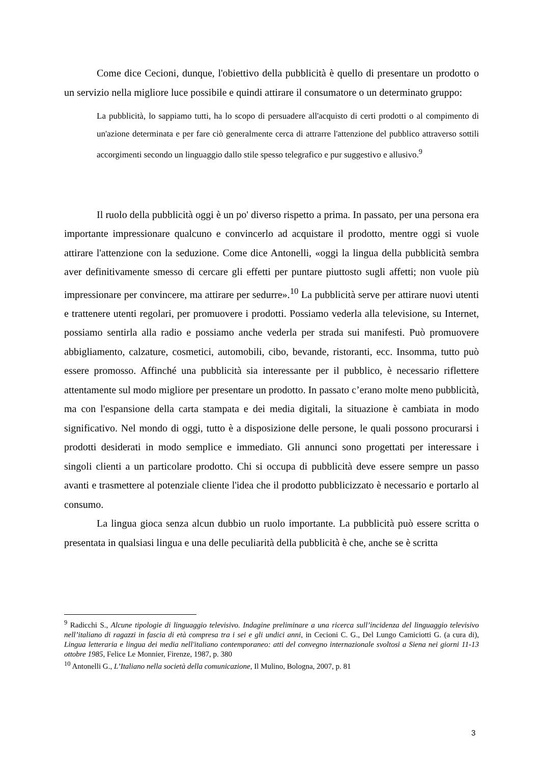Come dice Cecioni, dunque, l'obiettivo della pubblicità è quello di presentare un prodotto o un servizio nella migliore luce possibile e quindi attirare il consumatore o un determinato gruppo:
La pubblicità, lo sappiamo tutti, ha lo scopo di persuadere all'acquisto di certi prodotti o al compimento di un'azione determinata e per fare ciò generalmente cerca di attrarre l'attenzione del pubblico attraverso sottili accorgimenti secondo un linguaggio dallo stile spesso telegrafico e pur suggestivo e allusivo.<sup>9</sup>
Il ruolo della pubblicità oggi è un po' diverso rispetto a prima. In passato, per una persona era importante impressionare qualcuno e convincerlo ad acquistare il prodotto, mentre oggi si vuole attirare l'attenzione con la seduzione. Come dice Antonelli, «oggi la lingua della pubblicità sembra aver definitivamente smesso di cercare gli effetti per puntare piuttosto sugli affetti; non vuole più impressionare per convincere, ma attirare per sedurre».<sup>10</sup> La pubblicità serve per attirare nuovi utenti e trattenere utenti regolari, per promuovere i prodotti. Possiamo vederla alla televisione, su Internet, possiamo sentirla alla radio e possiamo anche vederla per strada sui manifesti. Può promuovere abbigliamento, calzature, cosmetici, automobili, cibo, bevande, ristoranti, ecc. Insomma, tutto può essere promosso. Affinché una pubblicità sia interessante per il pubblico, è necessario riflettere attentamente sul modo migliore per presentare un prodotto. In passato c’erano molte meno pubblicità, ma con l'espansione della carta stampata e dei media digitali, la situazione è cambiata in modo significativo. Nel mondo di oggi, tutto è a disposizione delle persone, le quali possono procurarsi i prodotti desiderati in modo semplice e immediato. Gli annunci sono progettati per interessare i singoli clienti a un particolare prodotto. Chi si occupa di pubblicità deve essere sempre un passo avanti e trasmettere al potenziale cliente l'idea che il prodotto pubblicizzato è necessario e portarlo al consumo.
La lingua gioca senza alcun dubbio un ruolo importante. La pubblicità può essere scritta o presentata in qualsiasi lingua e una delle peculiarità della pubblicità è che, anche se è scritta
<sup>9</sup> Radicchi S., Alcune tipologie di linguaggio televisivo. Indagine preliminare a una ricerca sull’incidenza del linguaggio televisivo nell’italiano di ragazzi in fascia di età compresa tra i sei e gli undici anni, in Cecioni C. G., Del Lungo Camiciotti G. (a cura di), Lingua letteraria e lingua dei media nell'italiano contemporaneo: atti del convegno internazionale svoltosi a Siena nei giorni 11-13 ottobre 1985, Felice Le Monnier, Firenze, 1987, p. 380
<sup>10</sup> Antonelli G., L’Italiano nella società della comunicazione, Il Mulino, Bologna, 2007, p. 81
3